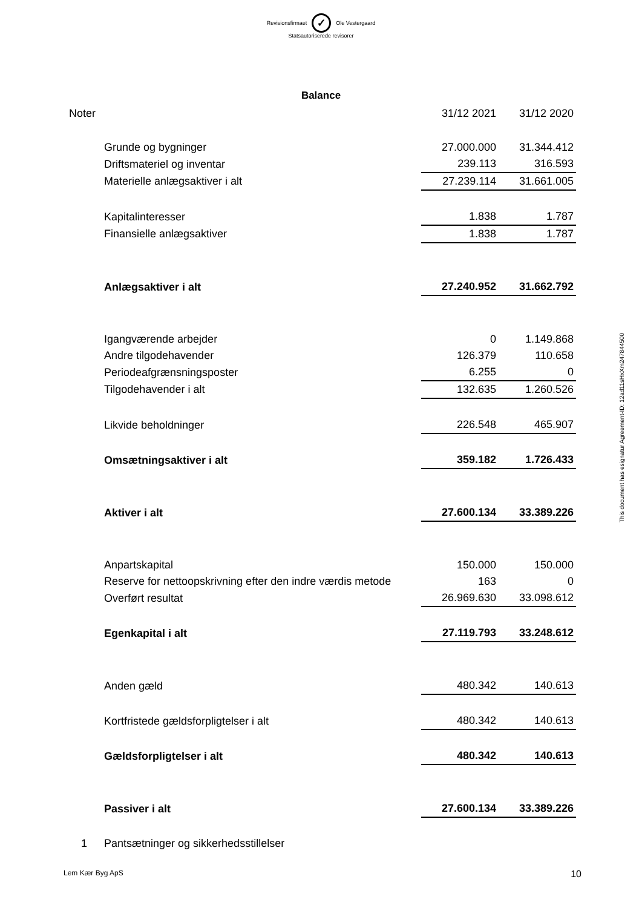Revisionsfirmaet
✓
Ole Vestergaard
Statsautoriserede revisorer
Balance
| Noter | | 31/12 2021 | 31/12 2020 |
| | Grunde og bygninger | 27.000.000 | 31.344.412 |
| | Driftsmateriel og inventar | 239.113 | 316.593 |
| | Materielle anlægsaktiver i alt | 27.239.114 | 31.661.005 |
| | Kapitalinteresser | 1.838 | 1.787 |
| | Finansielle anlægsaktiver | 1.838 | 1.787 |
| | Anlægsaktiver i alt | 27.240.952 | 31.662.792 |
| | Igangværende arbejder | 0 | 1.149.868 |
| | Andre tilgodehavender | 126.379 | 110.658 |
| | Periodeafgrænsningsposter | 6.255 | 0 |
| | Tilgodehavender i alt | 132.635 | 1.260.526 |
| | Likvide beholdninger | 226.548 | 465.907 |
| | Omsætningsaktiver i alt | 359.182 | 1.726.433 |
| | Aktiver i alt | 27.600.134 | 33.389.226 |
| | Anpartskapital | 150.000 | 150.000 |
| | Reserve for nettoopskrivning efter den indre værdis metode | 163 | 0 |
| | Overført resultat | 26.969.630 | 33.098.612 |
| | Egenkapital i alt | 27.119.793 | 33.248.612 |
| | Anden gæld | 480.342 | 140.613 |
| | Kortfristede gældsforpligtelser i alt | 480.342 | 140.613 |
| | Gældsforpligtelser i alt | 480.342 | 140.613 |
| | Passiver i alt | 27.600.134 | 33.389.226 |
| 1 | Pantsætninger og sikkerhedsstillelser | | |
This document has esignatur Agreement-ID: 12ad11sHxXm247844500
Lem Kær Byg ApS 10